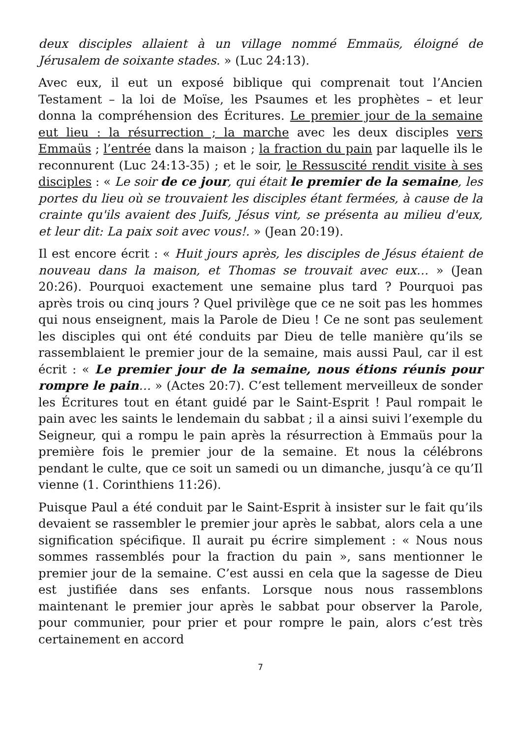deux disciples allaient à un village nommé Emmaüs, éloigné de Jérusalem de soixante stades. » (Luc 24:13).
Avec eux, il eut un exposé biblique qui comprenait tout l’Ancien Testament – la loi de Moïse, les Psaumes et les prophètes – et leur donna la compréhension des Écritures. Le premier jour de la semaine eut lieu : la résurrection ; la marche avec les deux disciples vers Emmaüs ; l’entrée dans la maison ; la fraction du pain par laquelle ils le reconnurent (Luc 24:13-35) ; et le soir, le Ressuscité rendit visite à ses disciples : « Le soir de ce jour, qui était le premier de la semaine, les portes du lieu où se trouvaient les disciples étant fermées, à cause de la crainte qu'ils avaient des Juifs, Jésus vint, se présenta au milieu d'eux, et leur dit: La paix soit avec vous!. » (Jean 20:19).
Il est encore écrit : « Huit jours après, les disciples de Jésus étaient de nouveau dans la maison, et Thomas se trouvait avec eux… » (Jean 20:26). Pourquoi exactement une semaine plus tard ? Pourquoi pas après trois ou cinq jours ? Quel privilège que ce ne soit pas les hommes qui nous enseignent, mais la Parole de Dieu ! Ce ne sont pas seulement les disciples qui ont été conduits par Dieu de telle manière qu’ils se rassemblaient le premier jour de la semaine, mais aussi Paul, car il est écrit : « Le premier jour de la semaine, nous étions réunis pour rompre le pain… » (Actes 20:7). C’est tellement merveilleux de sonder les Écritures tout en étant guidé par le Saint-Esprit ! Paul rompait le pain avec les saints le lendemain du sabbat ; il a ainsi suivi l’exemple du Seigneur, qui a rompu le pain après la résurrection à Emmaüs pour la première fois le premier jour de la semaine. Et nous la célébrons pendant le culte, que ce soit un samedi ou un dimanche, jusqu’à ce qu’Il vienne (1. Corinthiens 11:26).
Puisque Paul a été conduit par le Saint-Esprit à insister sur le fait qu’ils devaient se rassembler le premier jour après le sabbat, alors cela a une signification spécifique. Il aurait pu écrire simplement : « Nous nous sommes rassemblés pour la fraction du pain », sans mentionner le premier jour de la semaine. C’est aussi en cela que la sagesse de Dieu est justifiée dans ses enfants. Lorsque nous nous rassemblons maintenant le premier jour après le sabbat pour observer la Parole, pour communier, pour prier et pour rompre le pain, alors c’est très certainement en accord
7